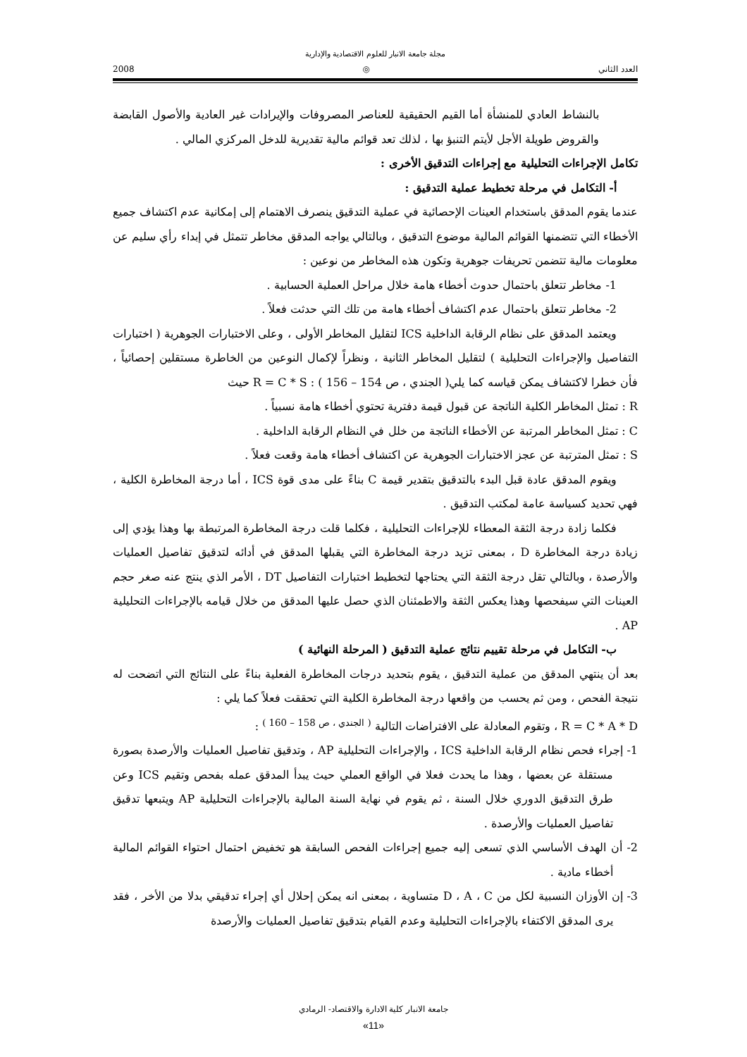مجلة جامعة الانبار للعلوم الاقتصادية والإدارية
2008 ◎ العدد الثاني
بالنشاط العادي للمنشأة أما القيم الحقيقية للعناصر المصروفات والإيرادات غير العادية والأصول القابضة والقروض طويلة الأجل لأيتم التنبؤ بها ، لذلك تعد قوائم مالية تقديرية للدخل المركزي المالي .
تكامل الإجراءات التحليلية مع إجراءات التدقيق الأخرى :
أ- التكامل في مرحلة تخطيط عملية التدقيق :
عندما يقوم المدقق باستخدام العينات الإحصائية في عملية التدقيق ينصرف الاهتمام إلى إمكانية عدم اكتشاف جميع الأخطاء التي تتضمنها القوائم المالية موضوع التدقيق ، وبالتالي يواجه المدقق مخاطر تتمثل في إبداء رأي سليم عن معلومات مالية تتضمن تحريفات جوهرية وتكون هذه المخاطر من نوعين :
1- مخاطر تتعلق باحتمال حدوث أخطاء هامة خلال مراحل العملية الحسابية .
2- مخاطر تتعلق باحتمال عدم اكتشاف أخطاء هامة من تلك التي حدثت فعلاً .
ويعتمد المدقق على نظام الرقابة الداخلية ICS لتقليل المخاطر الأولى ، وعلى الاختبارات الجوهرية ( اختبارات التفاصيل والإجراءات التحليلية ) لتقليل المخاطر الثانية ، ونظراً لإكمال النوعين من الخاطرة مستقلين إحصائياً ، فأن خطرا لاكتشاف يمكن قياسه كما يلي( الجندي ، ص 154 – 156 ) : R = C * S حيث
R : تمثل المخاطر الكلية الناتجة عن قبول قيمة دفترية تحتوي أخطاء هامة نسبياً .
C : تمثل المخاطر المرتبة عن الأخطاء الناتجة من خلل في النظام الرقابة الداخلية .
S : تمثل المترتبة عن عجز الاختبارات الجوهرية عن اكتشاف أخطاء هامة وقعت فعلاً .
ويقوم المدقق عادة قبل البدء بالتدقيق بتقدير قيمة C بناءً على مدى قوة ICS ، أما درجة المخاطرة الكلية ، فهي تحديد كسياسة عامة لمكتب التدقيق .
فكلما زادة درجة الثقة المعطاء للإجراءات التحليلية ، فكلما قلت درجة المخاطرة المرتبطة بها وهذا يؤدي إلى زيادة درجة المخاطرة D ، بمعنى تزيد درجة المخاطرة التي يقبلها المدقق في أدائه لتدقيق تفاصيل العمليات والأرصدة ، وبالتالي تقل درجة الثقة التي يحتاجها لتخطيط اختبارات التفاصيل DT ، الأمر الذي ينتج عنه صغر حجم العينات التي سيفحصها وهذا يعكس الثقة والاطمئنان الذي حصل عليها المدقق من خلال قيامه بالإجراءات التحليلية AP .
ب- التكامل في مرحلة تقييم نتائج عملية التدقيق ( المرحلة النهائية )
بعد أن ينتهي المدقق من عملية التدقيق ، يقوم بتحديد درجات المخاطرة الفعلية بناءً على النتائج التي اتضحت له نتيجة الفحص ، ومن ثم يحسب من واقعها درجة المخاطرة الكلية التي تحققت فعلاً كما يلي :
R = C * A * D ، وتقوم المعادلة على الافتراضات التالية <sup>( الجندي ، ص 158 – 160 )</sup> :
1- إجراء فحص نظام الرقابة الداخلية ICS ، والإجراءات التحليلية AP ، وتدقيق تفاصيل العمليات والأرصدة بصورة مستقلة عن بعضها ، وهذا ما يحدث فعلا في الواقع العملي حيث يبدأ المدقق عمله بفحص وتقيم ICS وعن طرق التدقيق الدوري خلال السنة ، ثم يقوم في نهاية السنة المالية بالإجراءات التحليلية AP ويتبعها تدقيق تفاصيل العمليات والأرصدة .
2- أن الهدف الأساسي الذي تسعى إليه جميع إجراءات الفحص السابقة هو تخفيض احتمال احتواء القوائم المالية أخطاء مادية .
3- إن الأوزان النسبية لكل من D ، A ، C متساوية ، بمعنى انه يمكن إحلال أي إجراء تدقيقي بدلا من الأخر ، فقد يرى المدقق الاكتفاء بالإجراءات التحليلية وعدم القيام بتدقيق تفاصيل العمليات والأرصدة
جامعة الانبار كلية الادارة والاقتصاد- الرمادي
«11»